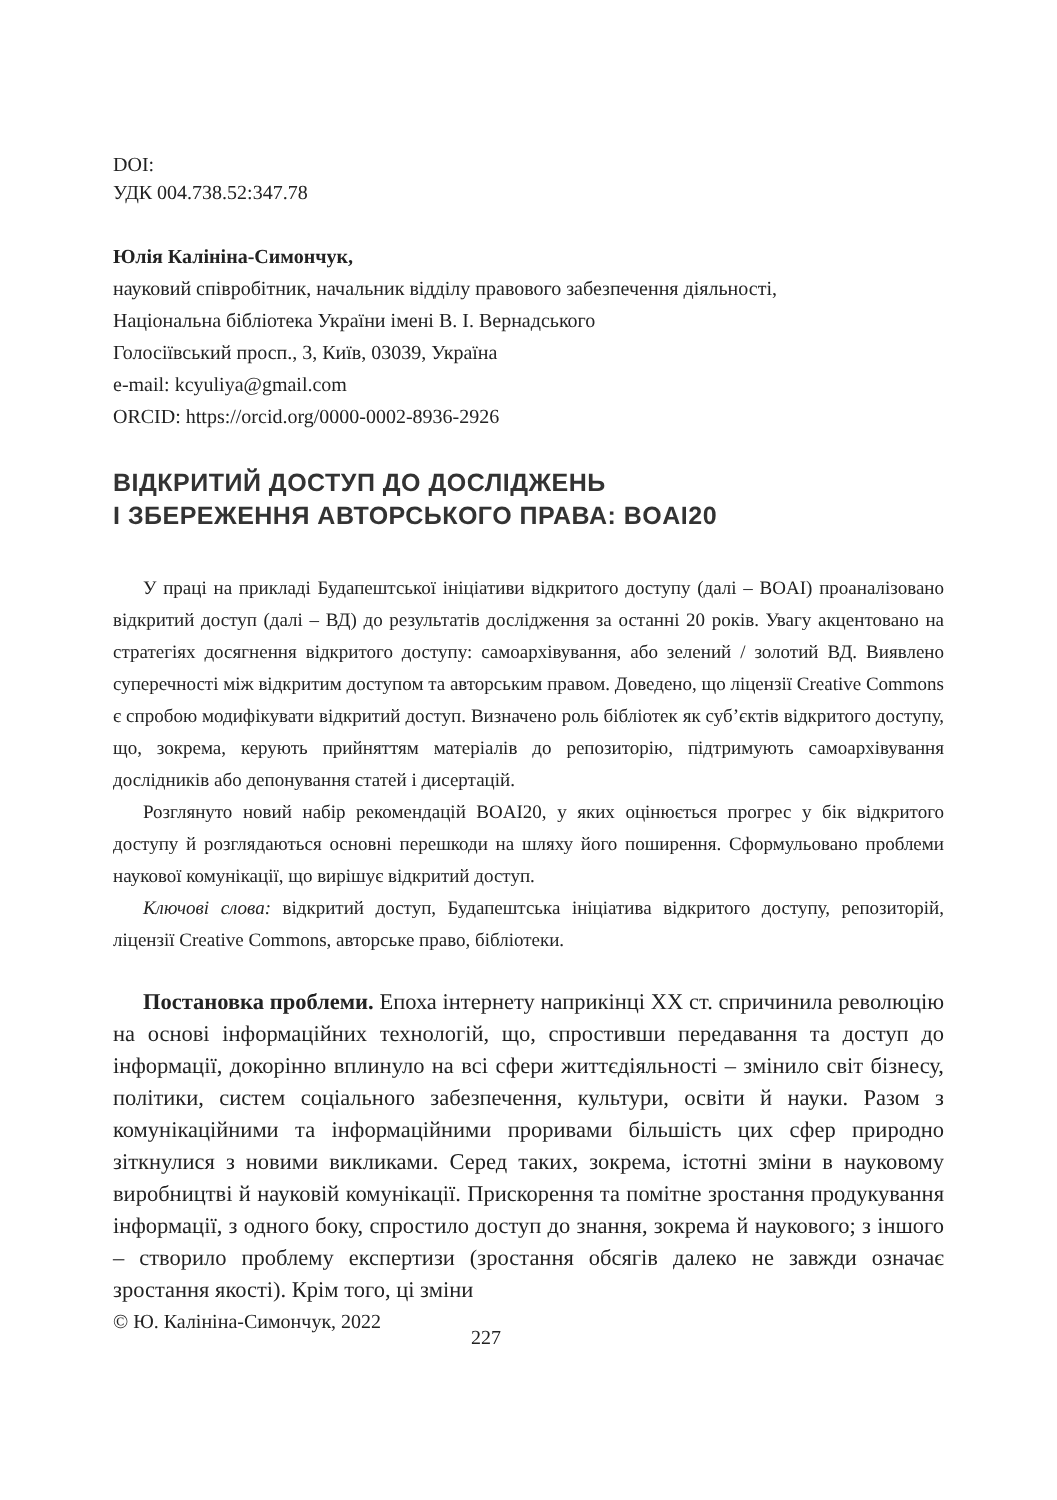DOI:
УДК 004.738.52:347.78
Юлія Калініна-Симончук,
науковий співробітник, начальник відділу правового забезпечення діяльності,
Національна бібліотека України імені В. І. Вернадського
Голосіївський просп., 3, Київ, 03039, Україна
e-mail: kcyuliya@gmail.com
ORCID: https://orcid.org/0000-0002-8936-2926
ВІДКРИТИЙ ДОСТУП ДО ДОСЛІДЖЕНЬ
І ЗБЕРЕЖЕННЯ АВТОРСЬКОГО ПРАВА: BOAI20
У праці на прикладі Будапештської ініціативи відкритого доступу (далі – BOAI) проаналізовано відкритий доступ (далі – ВД) до результатів дослідження за останні 20 років. Увагу акцентовано на стратегіях досягнення відкритого доступу: самоархівування, або зелений / золотий ВД. Виявлено суперечності між відкритим доступом та авторським правом. Доведено, що ліцензії Creative Commons є спробою модифікувати відкритий доступ. Визначено роль бібліотек як суб’єктів відкритого доступу, що, зокрема, керують прийняттям матеріалів до репозиторію, підтримують самоархівування дослідників або депонування статей і дисертацій.
Розглянуто новий набір рекомендацій BOAI20, у яких оцінюється прогрес у бік відкритого доступу й розглядаються основні перешкоди на шляху його поширення. Сформульовано проблеми наукової комунікації, що вирішує відкритий доступ.
Ключові слова: відкритий доступ, Будапештська ініціатива відкритого доступу, репозиторій, ліцензії Creative Commons, авторське право, бібліотеки.
Постановка проблеми. Епоха інтернету наприкінці ХХ ст. спричинила революцію на основі інформаційних технологій, що, спростивши передавання та доступ до інформації, докорінно вплинуло на всі сфери життєдіяльності – змінило світ бізнесу, політики, систем соціального забезпечення, культури, освіти й науки. Разом з комунікаційними та інформаційними проривами більшість цих сфер природно зіткнулися з новими викликами. Серед таких, зокрема, істотні зміни в науковому виробництві й науковій комунікації. Прискорення та помітне зростання продукування інформації, з одного боку, спростило доступ до знання, зокрема й наукового; з іншого – створило проблему експертизи (зростання обсягів далеко не завжди означає зростання якості). Крім того, ці зміни
© Ю. Калініна-Симончук, 2022 227